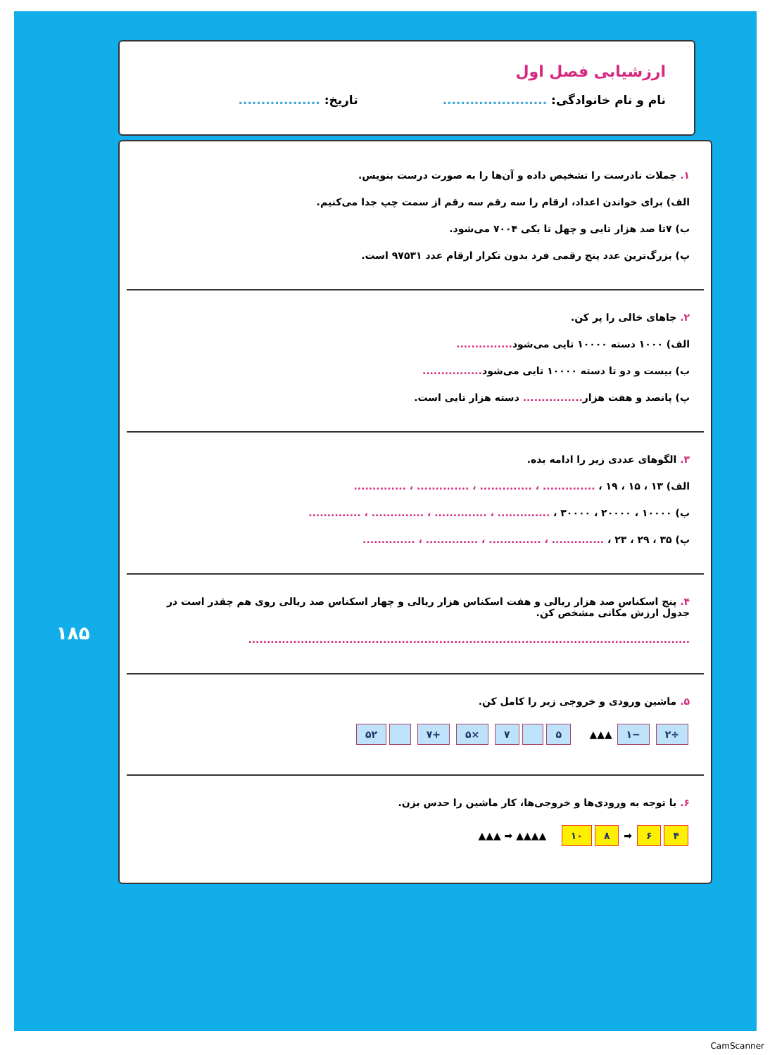ارزشیابی فصل اول
نام و نام خانوادگی: ....................... تاریخ: ..................
۱. جملات نادرست را تشخیص داده و آن‌ها را به صورت درست بنویس.
الف) برای خواندن اعداد، ارقام را سه رقم سه رقم از سمت چپ جدا می‌کنیم.
ب) ۷تا صد هزار تایی و چهل تا یکی ۷۰۰۴ می‌شود.
پ) بزرگ‌ترین عدد پنج رقمی فرد بدون تکرار ارقام عدد ۹۷۵۳۱ است.
۲. جاهای خالی را پر کن.
الف) ۱۰۰۰ دسته ۱۰۰۰۰ تایی می‌شود...............
ب) بیست و دو تا دسته ۱۰۰۰۰ تایی می‌شود................
پ) پانصد و هفت هزار................ دسته هزار تایی است.
۳. الگوهای عددی زیر را ادامه بده.
الف) ۱۳ ، ۱۵ ، ۱۹ ، .............. ، .............. ، .............. ، ..............
ب) ۱۰۰۰۰ ، ۲۰۰۰۰ ، ۳۰۰۰۰ ، .............. ، .............. ، .............. ، ..............
پ) ۳۵ ، ۲۹ ، ۲۳ ، .............. ، .............. ، .............. ، ..............
۴. پنج اسکناس صد هزار ریالی و هفت اسکناس هزار ریالی و چهار اسکناس صد ریالی روی هم چقدر است در جدول ارزش مکانی مشخص کن.
......................................................................................................................
۵. ماشین ورودی و خروجی زیر را کامل کن.
÷۲ −۱ ▲▲▲ ۵ ۷ ×۵ +۷ ۵۲
۶. با توجه به ورودی‌ها و خروجی‌ها، کار ماشین را حدس بزن.
۴ ۶ ➡ ۸ ۱۰ ▲▲▲▲ ➡ ▲▲▲
۱۸۵
CamScanner